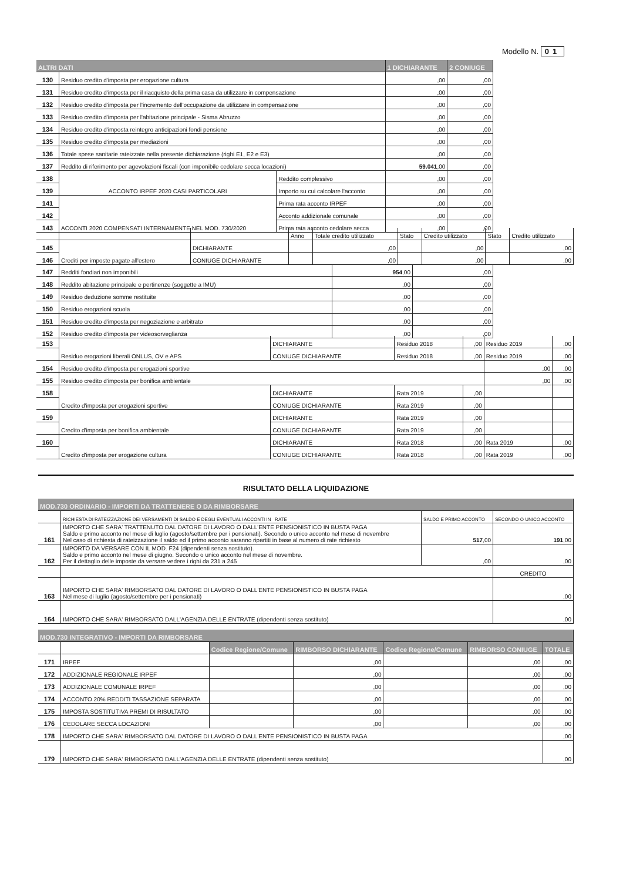Modello N. 01
| ALTRI DATI | | | 1 DICHIARANTE | 2 CONIUGE |
| --- | --- | --- | --- | --- |
| 130 | Residuo credito d'imposta per erogazione cultura | | ,00 | ,00 |
| 131 | Residuo credito d'imposta per il riacquisto della prima casa da utilizzare in compensazione | | ,00 | ,00 |
| 132 | Residuo credito d'imposta per l'incremento dell'occupazione da utilizzare in compensazione | | ,00 | ,00 |
| 133 | Residuo credito d'imposta per l'abitazione principale - Sisma Abruzzo | | ,00 | ,00 |
| 134 | Residuo credito d'imposta reintegro anticipazioni fondi pensione | | ,00 | ,00 |
| 135 | Residuo credito d'imposta per mediazioni | | ,00 | ,00 |
| 136 | Totale spese sanitarie rateizzate nella presente dichiarazione (righi E1, E2 e E3) | | ,00 | ,00 |
| 137 | Reddito di riferimento per agevolazioni fiscali (con imponibile cedolare secca locazioni) | | 59.041 ,00 | ,00 |
| 138 | ACCONTO IRPEF 2020 CASI PARTICOLARI | Reddito complessivo | ,00 | ,00 |
| 139 | | Importo su cui calcolare l'acconto | ,00 | ,00 |
| 141 | ACCONTI 2020 COMPENSATI INTERNAMENTE NEL MOD. 730/2020 | Prima rata acconto IRPEF | ,00 | ,00 |
| 142 | | Acconto addizionale comunale | ,00 | ,00 |
| 143 | | Prima rata acconto cedolare secca | ,00 | ,00 |
| | | | Anno | Totale credito utilizzato | Stato | Credito utilizzato | Stato | Credito utilizzato |
| 145 | Crediti per imposte pagate all'estero | DICHIARANTE | | ,00 | | ,00 | | ,00 |
| 146 | | CONIUGE DICHIARANTE | | ,00 | | ,00 | | ,00 |
| 147 | Redditi fondiari non imponibili | 954 ,00 | ,00 |
| 148 | Reddito abitazione principale e pertinenze (soggette a IMU) | ,00 | ,00 |
| 149 | Residuo deduzione somme restituite | ,00 | ,00 |
| 150 | Residuo erogazioni scuola | ,00 | ,00 |
| 151 | Residuo credito d'imposta per negoziazione e arbitrato | ,00 | ,00 |
| 152 | Residuo credito d'imposta per videosorveglianza | ,00 | ,00 |
| 153 | Residuo erogazioni liberali ONLUS, OV e APS | DICHIARANTE | Residuo 2018 | ,00 | Residuo 2019 | ,00 |
| | | CONIUGE DICHIARANTE | Residuo 2018 | ,00 | Residuo 2019 | ,00 |
| 154 | Residuo credito d'imposta per erogazioni sportive | | | | ,00 | ,00 |
| 155 | Residuo credito d'imposta per bonifica ambientale | | | | ,00 | ,00 |
| 158 | Credito d'imposta per erogazioni sportive | DICHIARANTE | Rata 2019 | ,00 | | |
| | | CONIUGE DICHIARANTE | Rata 2019 | ,00 | | |
| 159 | Credito d'imposta per bonifica ambientale | DICHIARANTE | Rata 2019 | ,00 | | |
| | | CONIUGE DICHIARANTE | Rata 2019 | ,00 | | |
| 160 | Credito d'imposta per erogazione cultura | DICHIARANTE | Rata 2018 | ,00 | Rata 2019 | ,00 |
| | | CONIUGE DICHIARANTE | Rata 2018 | ,00 | Rata 2019 | ,00 |
RISULTATO DELLA LIQUIDAZIONE
| MOD.730 ORDINARIO - IMPORTI DA TRATTENERE O DA RIMBORSARE | | | |
| --- | --- | --- | --- |
| | RICHIESTA DI RATEIZZAZIONE DEI VERSAMENTI DI SALDO E DEGLI EVENTUALI ACCONTI IN RATE | SALDO E PRIMO ACCONTO | SECONDO O UNICO ACCONTO |
| 161 | IMPORTO CHE SARA' TRATTENUTO DAL DATORE DI LAVORO O DALL'ENTE PENSIONISTICO IN BUSTA PAGA Saldo e primo acconto nel mese di luglio (agosto/settembre per i pensionati). Secondo o unico acconto nel mese di novembre Nel caso di richiesta di rateizzazione il saldo ed il primo acconto saranno ripartiti in base al numero di rate richiesto | 517 ,00 | 191 ,00 |
| 162 | IMPORTO DA VERSARE CON IL MOD. F24 (dipendenti senza sostituto). Saldo e primo acconto nel mese di giugno. Secondo o unico acconto nel mese di novembre. Per il dettaglio delle imposte da versare vedere i righi da 231 a 245 | ,00 | ,00 |
| | | | CREDITO |
| 163 | IMPORTO CHE SARA' RIMBORSATO DAL DATORE DI LAVORO O DALL'ENTE PENSIONISTICO IN BUSTA PAGA Nel mese di luglio (agosto/settembre per i pensionati) | | ,00 |
| 164 | IMPORTO CHE SARA' RIMBORSATO DALL'AGENZIA DELLE ENTRATE (dipendenti senza sostituto) | | ,00 |
| MOD.730 INTEGRATIVO - IMPORTI DA RIMBORSARE | | | | | | |
| --- | --- | --- | --- | --- | --- | --- |
| | | Codice Regione/Comune | RIMBORSO DICHIARANTE | Codice Regione/Comune | RIMBORSO CONIUGE | TOTALE |
| 171 | IRPEF | | ,00 | | ,00 | ,00 |
| 172 | ADDIZIONALE REGIONALE IRPEF | | ,00 | | ,00 | ,00 |
| 173 | ADDIZIONALE COMUNALE IRPEF | | ,00 | | ,00 | ,00 |
| 174 | ACCONTO 20% REDDITI TASSAZIONE SEPARATA | | ,00 | | ,00 | ,00 |
| 175 | IMPOSTA SOSTITUTIVA PREMI DI RISULTATO | | ,00 | | ,00 | ,00 |
| 176 | CEDOLARE SECCA LOCAZIONI | | ,00 | | ,00 | ,00 |
| 178 | IMPORTO CHE SARA' RIMBORSATO DAL DATORE DI LAVORO O DALL'ENTE PENSIONISTICO IN BUSTA PAGA | | | | | ,00 |
| 179 | IMPORTO CHE SARA' RIMBORSATO DALL'AGENZIA DELLE ENTRATE (dipendenti senza sostituto) | | | | | ,00 |